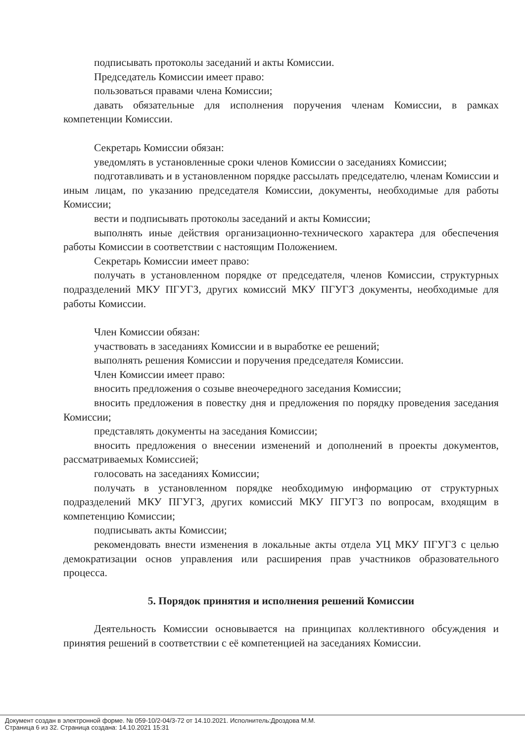подписывать протоколы заседаний и акты Комиссии.
Председатель Комиссии имеет право:
пользоваться правами члена Комиссии;
давать обязательные для исполнения поручения членам Комиссии, в рамках компетенции Комиссии.
Секретарь Комиссии обязан:
уведомлять в установленные сроки членов Комиссии о заседаниях Комиссии;
подготавливать и в установленном порядке рассылать председателю, членам Комиссии и иным лицам, по указанию председателя Комиссии, документы, необходимые для работы Комиссии;
вести и подписывать протоколы заседаний и акты Комиссии;
выполнять иные действия организационно-технического характера для обеспечения работы Комиссии в соответствии с настоящим Положением.
Секретарь Комиссии имеет право:
получать в установленном порядке от председателя, членов Комиссии, структурных подразделений МКУ ПГУГЗ, других комиссий МКУ ПГУГЗ документы, необходимые для работы Комиссии.
Член Комиссии обязан:
участвовать в заседаниях Комиссии и в выработке ее решений;
выполнять решения Комиссии и поручения председателя Комиссии.
Член Комиссии имеет право:
вносить предложения о созыве внеочередного заседания Комиссии;
вносить предложения в повестку дня и предложения по порядку проведения заседания Комиссии;
представлять документы на заседания Комиссии;
вносить предложения о внесении изменений и дополнений в проекты документов, рассматриваемых Комиссией;
голосовать на заседаниях Комиссии;
получать в установленном порядке необходимую информацию от структурных подразделений МКУ ПГУГЗ, других комиссий МКУ ПГУГЗ по вопросам, входящим в компетенцию Комиссии;
подписывать акты Комиссии;
рекомендовать внести изменения в локальные акты отдела УЦ МКУ ПГУГЗ с целью демократизации основ управления или расширения прав участников образовательного процесса.
5. Порядок принятия и исполнения решений Комиссии
Деятельность Комиссии основывается на принципах коллективного обсуждения и принятия решений в соответствии с её компетенцией на заседаниях Комиссии.
Документ создан в электронной форме. № 059-10/2-04/3-72 от 14.10.2021. Исполнитель:Дроздова М.М.
Страница 6 из 32. Страница создана: 14.10.2021 15:31